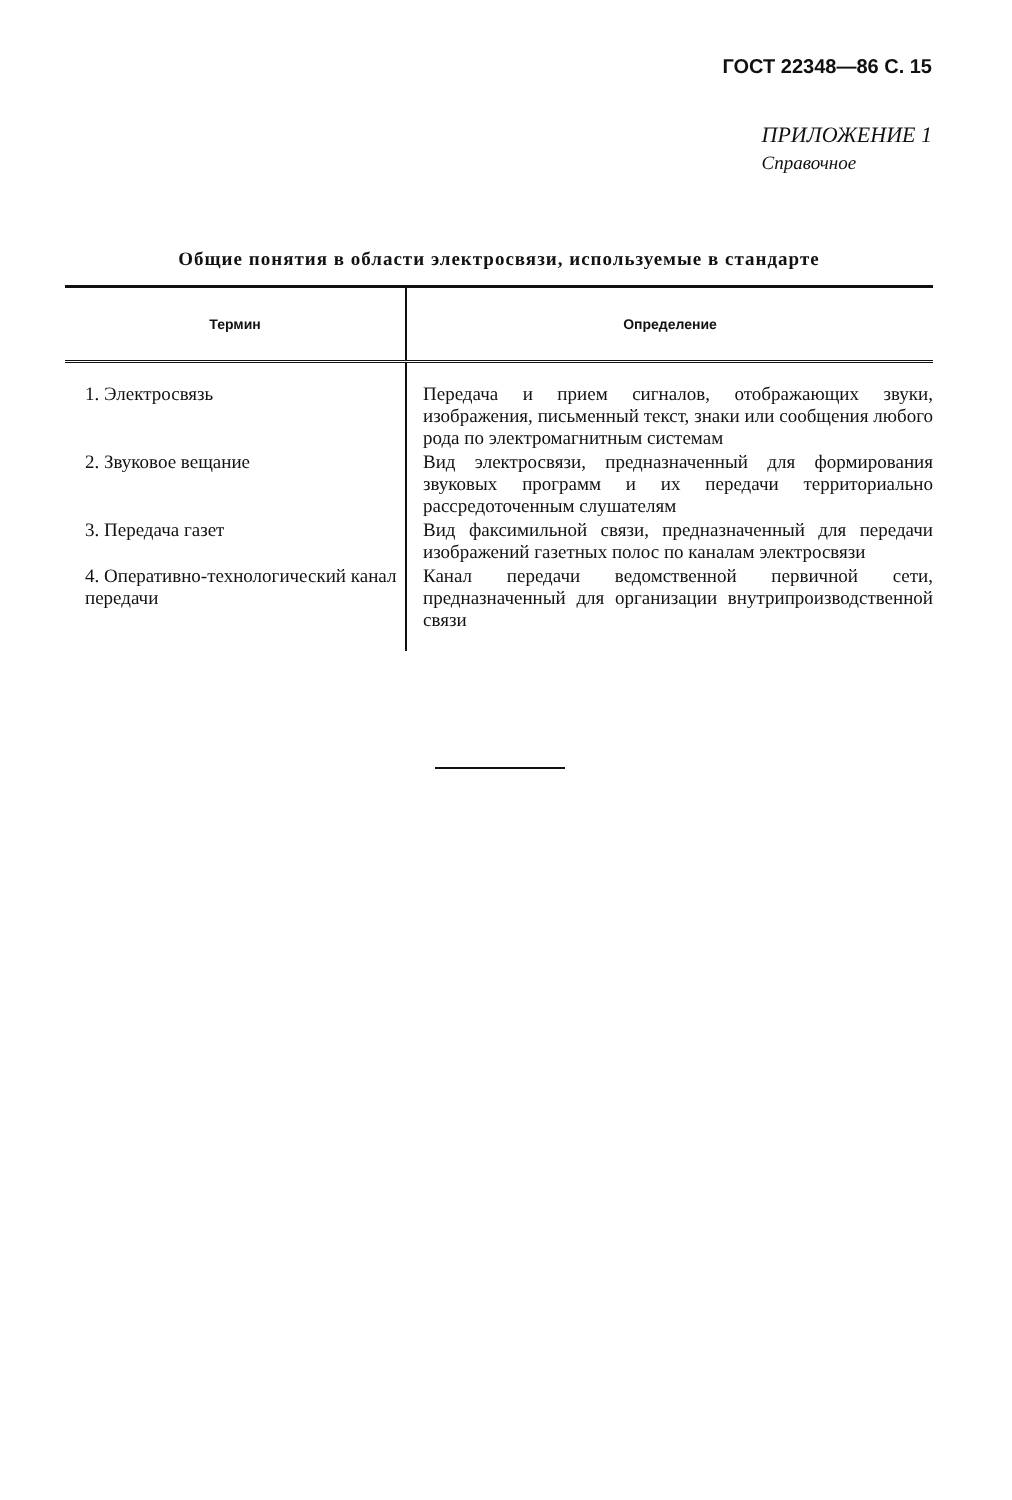ГОСТ 22348—86 С. 15
ПРИЛОЖЕНИЕ 1
Справочное
Общие понятия в области электросвязи, используемые в стандарте
| Термин | Определение |
| --- | --- |
| 1. Электросвязь | Передача и прием сигналов, отображающих звуки, изображения, письменный текст, знаки или сообщения любого рода по электромагнитным системам |
| 2. Звуковое вещание | Вид электросвязи, предназначенный для формирования звуковых программ и их передачи территориально рассредоточенным слушателям |
| 3. Передача газет | Вид факсимильной связи, предназначенный для передачи изображений газетных полос по каналам электросвязи |
| 4. Оперативно-технологический канал передачи | Канал передачи ведомственной первичной сети, предназначенный для организации внутрипроизводственной связи |